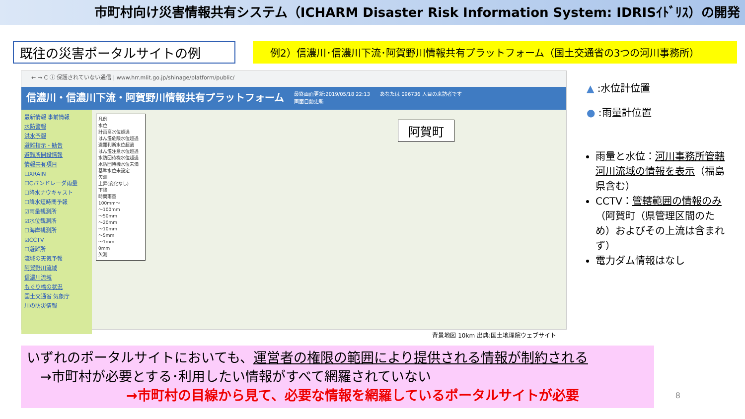市町村向け災害情報共有システム（ICHARM Disaster Risk Information System: IDRISｲﾄﾞﾘｽ）の開発
既往の災害ポータルサイトの例
例2）信濃川･信濃川下流･阿賀野川情報共有プラットフォーム（国土交通省の3つの河川事務所）
← → C ⓘ 保護されていない通信 | www.hrr.mlit.go.jp/shinage/platform/public/
信濃川・信濃川下流・阿賀野川情報共有プラットフォーム 最終画面更新:2019/05/18 22:13
画面自動更新 あなたは 096736 人目の来訪者です
最新情報 事前情報
水防警報
洪水予報
避難指示・勧告
避難所開設情報
情報共有項目
☐XRAIN
☐Cバンドレーダ雨量
☐降水ナウキャスト
☐降水短時間予報
☑雨量観測所
☑水位観測所
☐海岸観測所
☑CCTV
☐避難所
流域の天気予報
阿賀野川流域
信濃川流域
もぐり橋の状況
国土交通省 気象庁
川の防災情報
凡例
水位
計画高水位超過
はん濫危険水位超過
避難判断水位超過
はん濫注意水位超過
水防団待機水位超過
水防団待機水位未満
基準水位未設定
欠測
上昇(変化なし)
下降
時間雨量
100mm～
～100mm
～50mm
～20mm
～10mm
～5mm
～1mm
0mm
欠測
阿賀町
背景地図 10km 出典:国土地理院ウェブサイト
▲ :水位計位置
● :雨量計位置
雨量と水位：河川事務所管轄河川流域の情報を表示（福島県含む）
CCTV：管轄範囲の情報のみ（阿賀町（県管理区間のため）およびその上流は含まれず）
電力ダム情報はなし
いずれのポータルサイトにおいても、運営者の権限の範囲により提供される情報が制約される
　→市町村が必要とする･利用したい情報がすべて網羅されていない
→市町村の目線から見て、必要な情報を網羅しているポータルサイトが必要
8